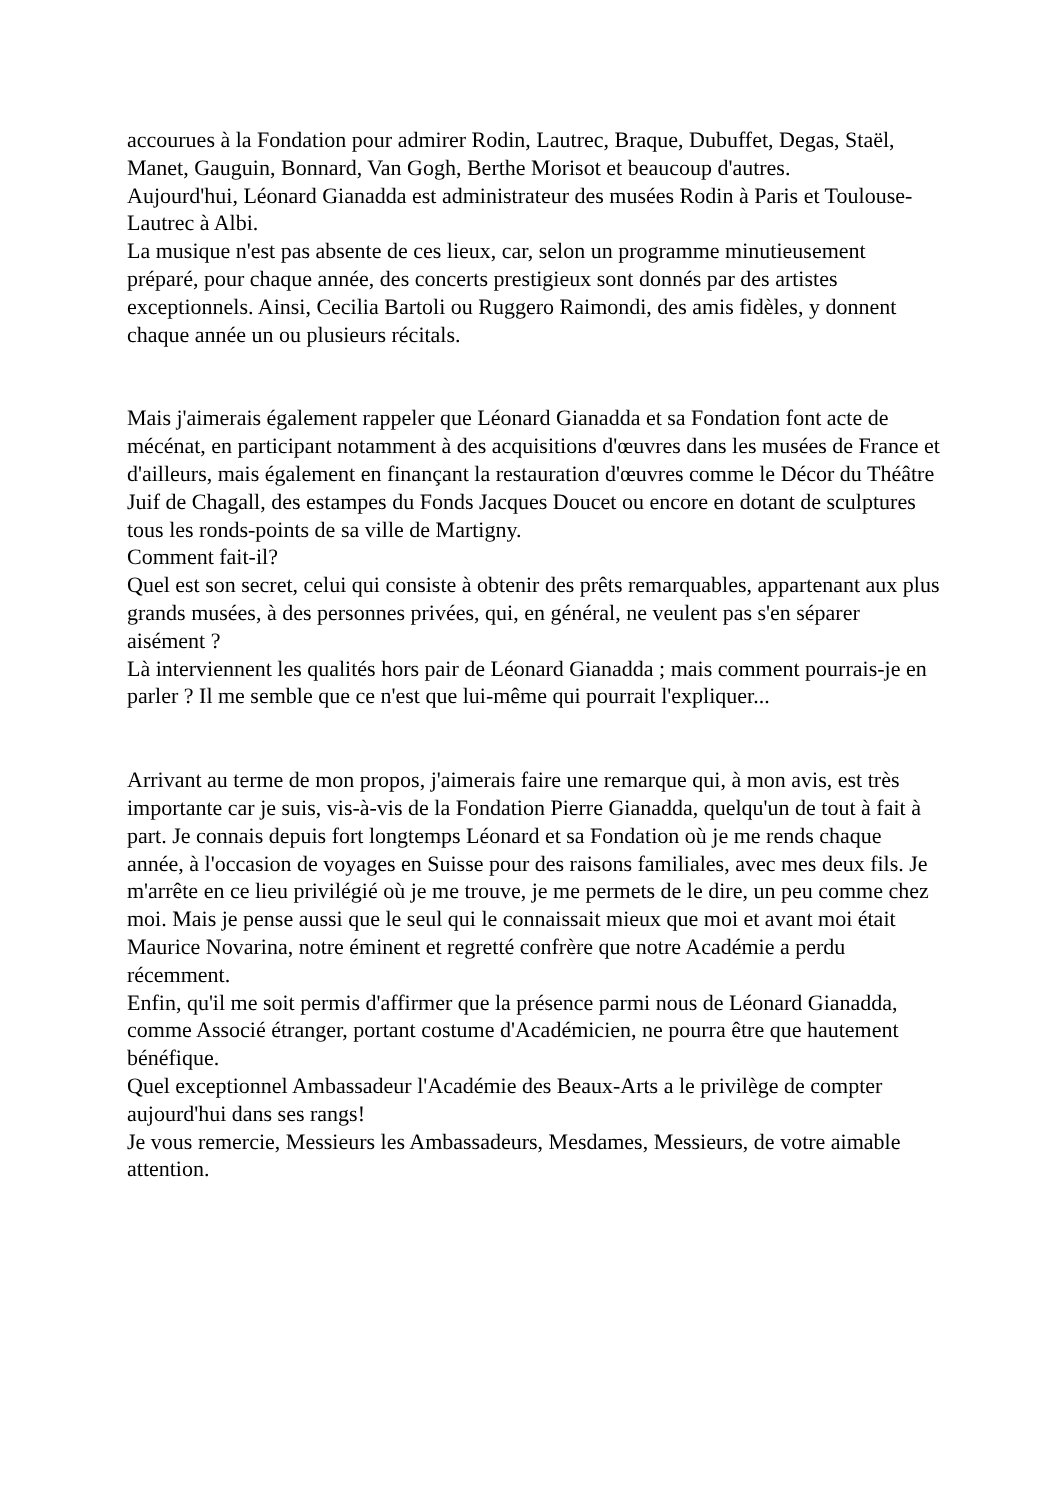accourues à la Fondation pour admirer Rodin, Lautrec, Braque, Dubuffet, Degas, Staël, Manet, Gauguin, Bonnard, Van Gogh, Berthe Morisot et beaucoup d'autres.
Aujourd'hui, Léonard Gianadda est administrateur des musées Rodin à Paris et Toulouse-Lautrec à Albi.
La musique n'est pas absente de ces lieux, car, selon un programme minutieusement préparé, pour chaque année, des concerts prestigieux sont donnés par des artistes exceptionnels. Ainsi, Cecilia Bartoli ou Ruggero Raimondi, des amis fidèles, y donnent chaque année un ou plusieurs récitals.
Mais j'aimerais également rappeler que Léonard Gianadda et sa Fondation font acte de mécénat, en participant notamment à des acquisitions d'œuvres dans les musées de France et d'ailleurs, mais également en finançant la restauration d'œuvres comme le Décor du Théâtre Juif de Chagall, des estampes du Fonds Jacques Doucet ou encore en dotant de sculptures tous les ronds-points de sa ville de Martigny.
Comment fait-il?
Quel est son secret, celui qui consiste à obtenir des prêts remarquables, appartenant aux plus grands musées, à des personnes privées, qui, en général, ne veulent pas s'en séparer aisément ?
Là interviennent les qualités hors pair de Léonard Gianadda ; mais comment pourrais-je en parler ? Il me semble que ce n'est que lui-même qui pourrait l'expliquer...
Arrivant au terme de mon propos, j'aimerais faire une remarque qui, à mon avis, est très importante car je suis, vis-à-vis de la Fondation Pierre Gianadda, quelqu'un de tout à fait à part. Je connais depuis fort longtemps Léonard et sa Fondation où je me rends chaque année, à l'occasion de voyages en Suisse pour des raisons familiales, avec mes deux fils. Je m'arrête en ce lieu privilégié où je me trouve, je me permets de le dire, un peu comme chez moi. Mais je pense aussi que le seul qui le connaissait mieux que moi et avant moi était Maurice Novarina, notre éminent et regretté confrère que notre Académie a perdu récemment.
Enfin, qu'il me soit permis d'affirmer que la présence parmi nous de Léonard Gianadda, comme Associé étranger, portant costume d'Académicien, ne pourra être que hautement bénéfique.
Quel exceptionnel Ambassadeur l'Académie des Beaux-Arts a le privilège de compter aujourd'hui dans ses rangs!
Je vous remercie, Messieurs les Ambassadeurs, Mesdames, Messieurs, de votre aimable attention.